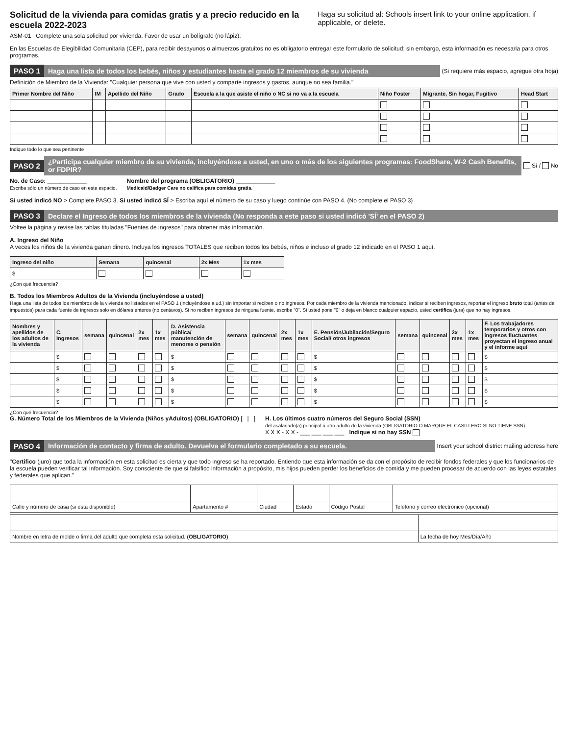Solicitud de la vivienda para comidas gratis y a precio reducido en la escuela 2022-2023
ASM-01 Complete una sola solicitud por vivienda. Favor de usar un bolígrafo (no lápiz).
Haga su solicitud al: Schools insert link to your online application, if applicable, or delete.
En las Escuelas de Elegibilidad Comunitaria (CEP), para recibir desayunos o almuerzos gratuitos no es obligatorio entregar este formulario de solicitud; sin embargo, esta información es necesaria para otros programas.
PASO 1 Haga una lista de todos los bebés, niños y estudiantes hasta el grado 12 miembros de su vivienda (Si requiere más espacio, agregue otra hoja)
Definición de Miembro de la Vivienda: "Cualquier persona que vive con usted y comparte ingresos y gastos, aunque no sea familia."
| Primer Nombre del Niño | IM | Apellido del Niño | Grado | Escuela a la que asiste el niño o NC si no va a la escuela | Niño Foster | Migrante, Sin hogar, Fugitivo | Head Start |
| --- | --- | --- | --- | --- | --- | --- | --- |
Indique todo lo que sea pertinente
PASO 2 ¿Participa cualquier miembro de su vivienda, incluyéndose a usted, en uno o más de los siguientes programas: FoodShare, W-2 Cash Benefits, or FDPIR? Sí / No
No. de Caso: ____________
Escriba sólo un número de caso en este espacio.
Nombre del programa (OBLIGATORIO) ____________
Medicaid/Badger Care no califica para comidas gratis.
Si usted indicó NO > Complete PASO 3. Si usted indicó SÍ > Escriba aquí el número de su caso y luego continúe con PASO 4. (No complete el PASO 3)
PASO 3 Declare el Ingreso de todos los miembros de la vivienda (No responda a este paso si usted indicó 'SÍ' en el PASO 2)
Voltee la página y revise las tablas tituladas "Fuentes de ingresos" para obtener más información.
A. Ingreso del Niño
A veces los niños de la vivienda ganan dinero. Incluya los ingresos TOTALES que reciben todos los bebés, niños e incluso el grado 12 indicado en el PASO 1 aquí.
| Ingreso del niño | Semana | quincenal | 2x Mes | 1x mes |
| --- | --- | --- | --- | --- |
| $ | | | | |
¿Con qué frecuencia?
B. Todos los Miembros Adultos de la Vivienda (incluyéndose a usted)
Haga una lista de todos los miembros de la vivienda no listados en el PASO 1 (incluyéndose a ud.) sin importar si reciben o no ingresos. Por cada miembro de la vivienda mencionado, indicar si reciben ingresos, reportar el ingreso bruto total (antes de impuestos) para cada fuente de ingresos solo en dólares enteros (no centavos). Si no reciben ingresos de ninguna fuente, escribe "0". Si usted pone "0" o deja en blanco cualquier espacio, usted certifica (jura) que no hay ingresos.
| Nombres y apellidos de los adultos de la vivienda | C. Ingresos | semana | quincenal | 2x mes | 1x mes | D. Asistencia pública/ manutención de menores o pensión | semana | quincenal | 2x mes | 1x mes | E. Pensión/Jubilación/Seguro Social/ otros ingresos | semana | quincenal | 2x mes | 1x mes | F. Los trabajadores temporarios y otros con ingresos fluctuantes proyectan el ingreso anual y el informe aquí |
| --- | --- | --- | --- | --- | --- | --- | --- | --- | --- | --- | --- | --- | --- | --- | --- | --- |
| | $ | | | | | $ | | | | | $ | | | | | $ |
| | $ | | | | | $ | | | | | $ | | | | | $ |
| | $ | | | | | $ | | | | | $ | | | | | $ |
| | $ | | | | | $ | | | | | $ | | | | | $ |
| | $ | | | | | $ | | | | | $ | | | | | $ |
¿Con qué frecuencia?
G. Número Total de los Miembros de la Vivienda (Niños yAdultos) (OBLIGATORIO) [ | ]
H. Los últimos cuatro números del Seguro Social (SSN)
del asalariado(a) principal u otro adulto de la vivienda (OBLIGATORIO O MARQUE EL CASILLERO SI NO TIENE SSN)
X X X - X X - ___ ___ ___ ___ Indique si no hay SSN
PASO 4 Información de contacto y firma de adulto. Devuelva el formulario completado a su escuela. Insert your school district mailing address here
"Certifico (juro) que toda la información en esta solicitud es cierta y que todo ingreso se ha reportado. Entiendo que esta información se da con el propósito de recibir fondos federales y que los funcionarios de la escuela pueden verificar tal información. Soy consciente de que si falsifico información a propósito, mis hijos pueden perder los beneficios de comida y me pueden procesar de acuerdo con las leyes estatales y federales que aplican."
| Calle y número de casa (si está disponible) | Apartamento # | Ciudad | Estado | Código Postal | Teléfono y correo electrónico (opcional) |
| Nombre en letra de molde o firma del adulto que completa esta solicitud. (OBLIGATORIO) | La fecha de hoy Mes/Día/Año |